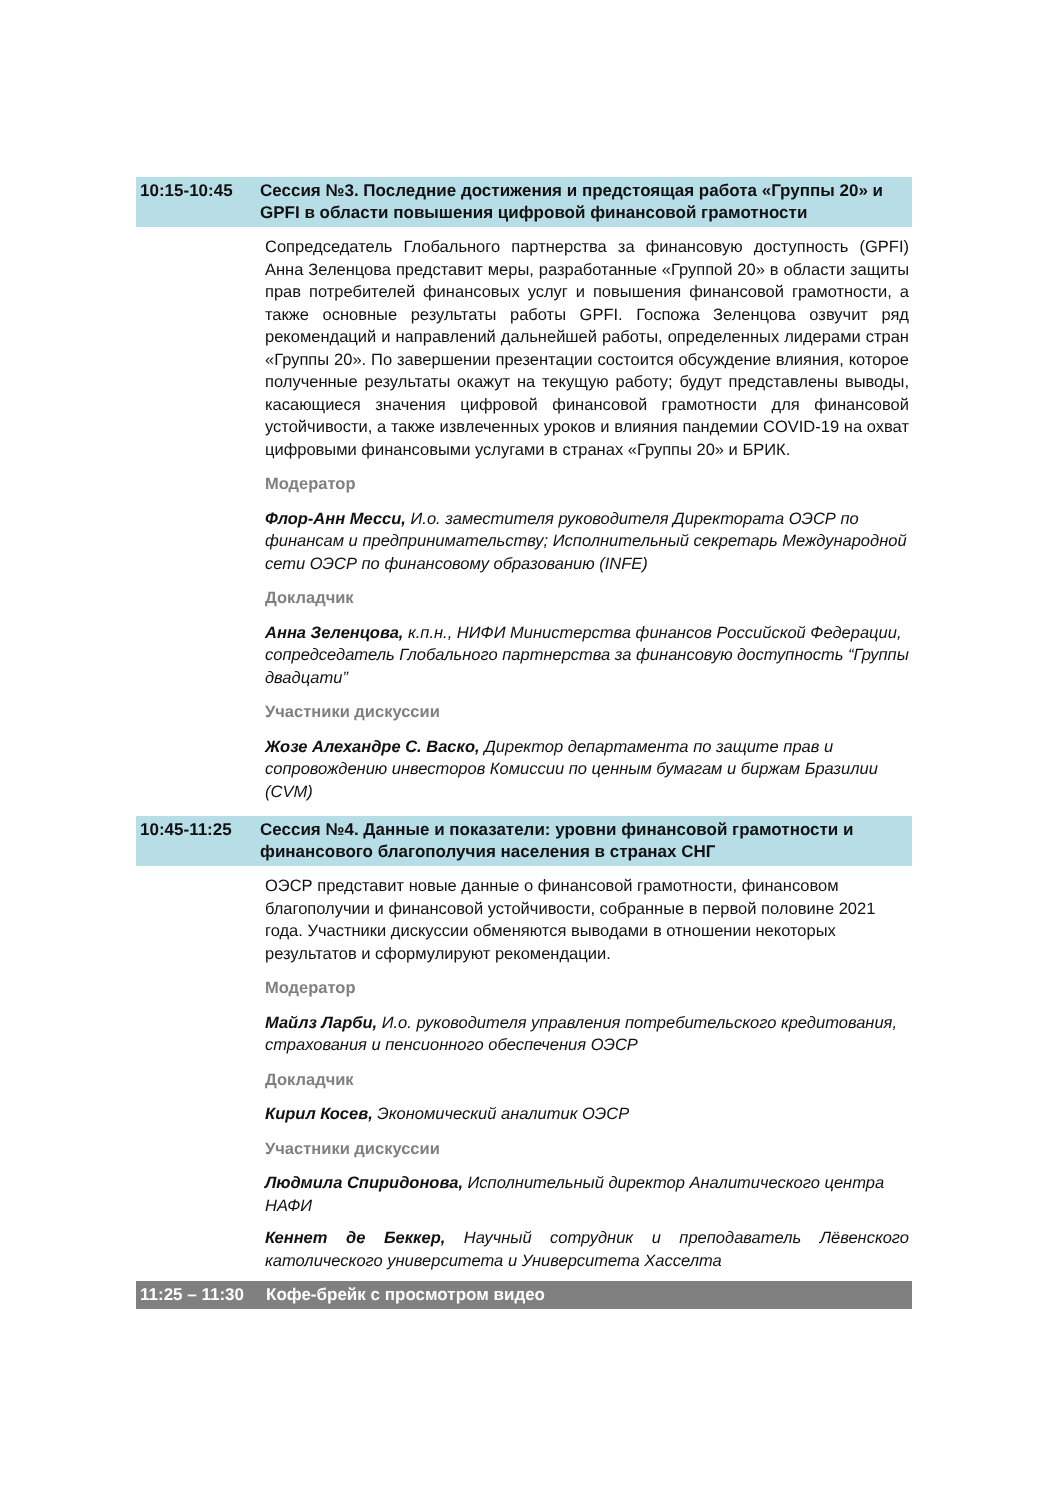10:15-10:45 Сессия №3. Последние достижения и предстоящая работа «Группы 20» и GPFI в области повышения цифровой финансовой грамотности
Сопредседатель Глобального партнерства за финансовую доступность (GPFI) Анна Зеленцова представит меры, разработанные «Группой 20» в области защиты прав потребителей финансовых услуг и повышения финансовой грамотности, а также основные результаты работы GPFI. Госпожа Зеленцова озвучит ряд рекомендаций и направлений дальнейшей работы, определенных лидерами стран «Группы 20». По завершении презентации состоится обсуждение влияния, которое полученные результаты окажут на текущую работу; будут представлены выводы, касающиеся значения цифровой финансовой грамотности для финансовой устойчивости, а также извлеченных уроков и влияния пандемии COVID-19 на охват цифровыми финансовыми услугами в странах «Группы 20» и БРИК.
Модератор
Флор-Анн Месси, И.о. заместителя руководителя Директората ОЭСР по финансам и предпринимательству; Исполнительный секретарь Международной сети ОЭСР по финансовому образованию (INFE)
Докладчик
Анна Зеленцова, к.п.н., НИФИ Министерства финансов Российской Федерации, сопредседатель Глобального партнерства за финансовую доступность “Группы двадцати”
Участники дискуссии
Жозе Алехандре С. Васко, Директор департамента по защите прав и сопровождению инвесторов Комиссии по ценным бумагам и биржам Бразилии (CVM)
10:45-11:25 Сессия №4. Данные и показатели: уровни финансовой грамотности и финансового благополучия населения в странах СНГ
ОЭСР представит новые данные о финансовой грамотности, финансовом благополучии и финансовой устойчивости, собранные в первой половине 2021 года. Участники дискуссии обменяются выводами в отношении некоторых результатов и сформулируют рекомендации.
Модератор
Майлз Ларби, И.о. руководителя управления потребительского кредитования, страхования и пенсионного обеспечения ОЭСР
Докладчик
Кирил Косев, Экономический аналитик ОЭСР
Участники дискуссии
Людмила Спиридонова, Исполнительный директор Аналитического центра НАФИ
Кеннет де Беккер, Научный сотрудник и преподаватель Лёвенского католического университета и Университета Хасселта
11:25 – 11:30
Кофе-брейк с просмотром видео